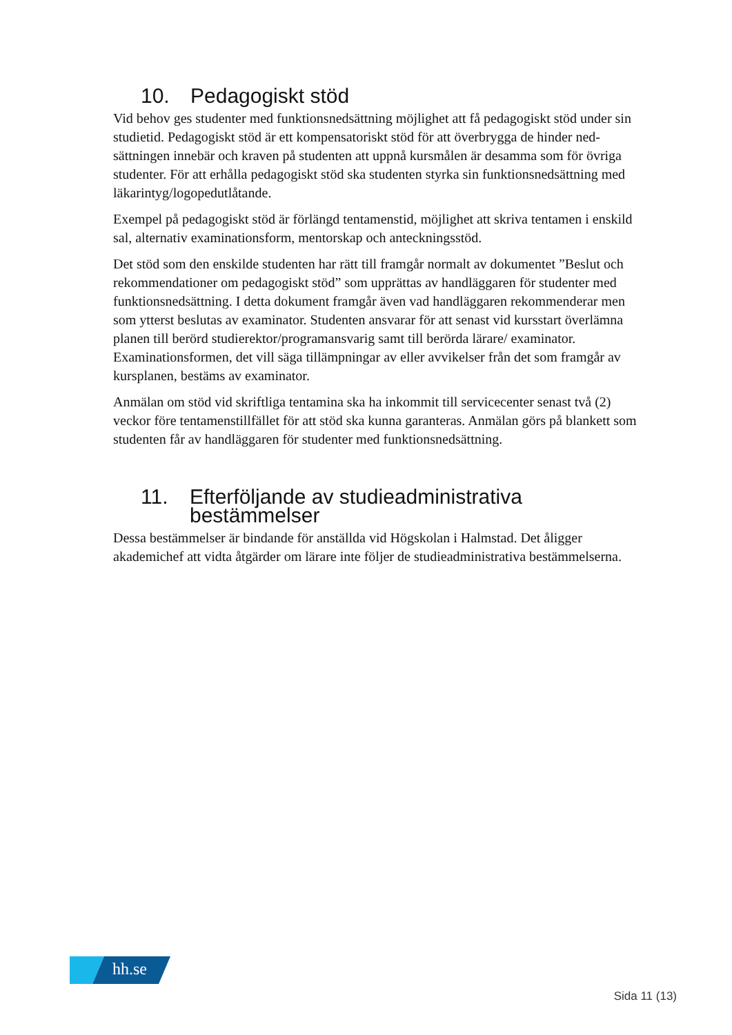10. Pedagogiskt stöd
Vid behov ges studenter med funktionsnedsättning möjlighet att få pedagogiskt stöd under sin studietid. Pedagogiskt stöd är ett kompensatoriskt stöd för att överbrygga de hinder ned­sättningen innebär och kraven på studenten att uppnå kursmålen är desamma som för övriga studenter. För att erhålla pedagogiskt stöd ska studenten styrka sin funktionsnedsättning med läkarintyg/logopedutlåtande.
Exempel på pedagogiskt stöd är förlängd tentamenstid, möjlighet att skriva tentamen i enskild sal, alternativ examinationsform, mentorskap och anteckningsstöd.
Det stöd som den enskilde studenten har rätt till framgår normalt av dokumentet ”Beslut och rekommendationer om pedagogiskt stöd” som upprättas av handläggaren för studenter med funktionsnedsättning. I detta dokument framgår även vad handläggaren rekommende­rar men som ytterst beslutas av examinator. Studenten ansvarar för att senast vid kursstart överlämna planen till berörd studierektor/programansvarig samt till berörda lärare/ examinator. Examinationsformen, det vill säga tillämpningar av eller avvikelser från det som framgår av kursplanen, bestäms av examinator.
Anmälan om stöd vid skriftliga tentamina ska ha inkommit till servicecenter senast två (2) veckor före tentamenstillfället för att stöd ska kunna garanteras. Anmälan görs på blankett som studenten får av handläggaren för studenter med funktionsnedsättning.
11. Efterföljande av studieadministrativa bestämmelser
Dessa bestämmelser är bindande för anställda vid Högskolan i Halmstad. Det åligger akademichef att vidta åtgärder om lärare inte följer de studieadministrativa bestämmelserna.
hh.se
Sida 11 (13)